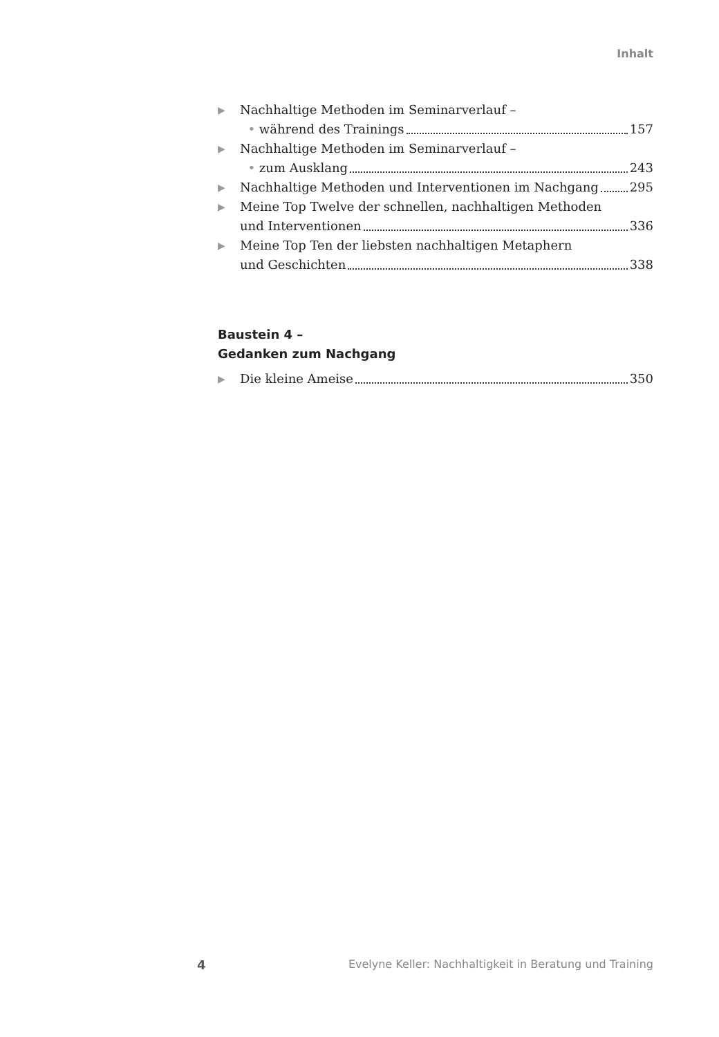Inhalt
▶ Nachhaltige Methoden im Seminarverlauf –
• während des Trainings 157
▶ Nachhaltige Methoden im Seminarverlauf –
• zum Ausklang 243
▶
Nachhaltige Methoden und Interventionen im Nachgang 295
▶ Meine Top Twelve der schnellen, nachhaltigen Methoden
und Interventionen 336
▶ Meine Top Ten der liebsten nachhaltigen Metaphern
und Geschichten 338
Baustein 4 –
Gedanken zum Nachgang
▶
Die kleine Ameise 350
4 Evelyne Keller: Nachhaltigkeit in Beratung und Training